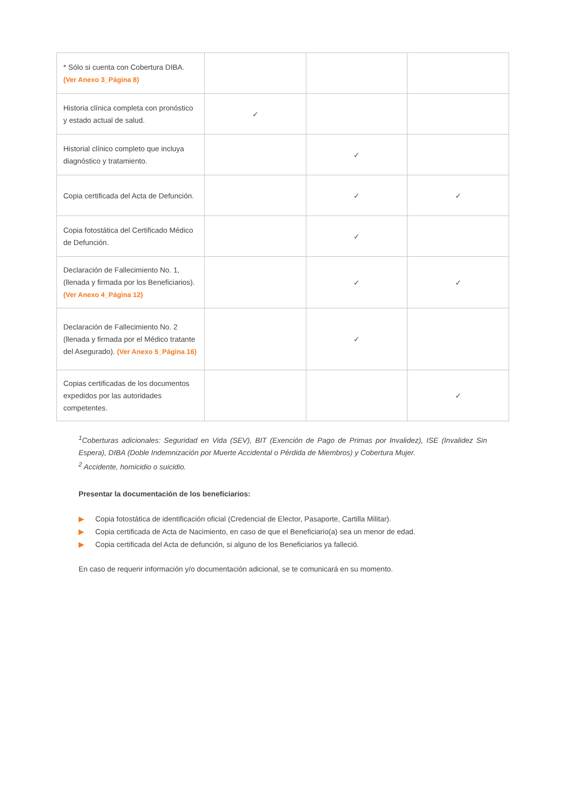| * Sólo si cuenta con Cobertura DIBA. (Ver Anexo 3_Página 8) | | | |
| Historia clínica completa con pronóstico y estado actual de salud. | ✓ | | |
| Historial clínico completo que incluya diagnóstico y tratamiento. | | ✓ | |
| Copia certificada del Acta de Defunción. | | ✓ | ✓ |
| Copia fotostática del Certificado Médico de Defunción. | | ✓ | |
| Declaración de Fallecimiento No. 1, (llenada y firmada por los Beneficiarios). (Ver Anexo 4_Página 12) | | ✓ | ✓ |
| Declaración de Fallecimiento No. 2 (llenada y firmada por el Médico tratante del Asegurado). (Ver Anexo 5_Página 16) | | ✓ | |
| Copias certificadas de los documentos expedidos por las autoridades competentes. | | | ✓ |
<sup>1</sup> Coberturas adicionales: Seguridad en Vida (SEV), BIT (Exención de Pago de Primas por Invalidez), ISE (Invalidez Sin Espera), DIBA (Doble Indemnización por Muerte Accidental o Pérdida de Miembros) y Cobertura Mujer.
<sup>2</sup> Accidente, homicidio o suicidio.
Presentar la documentación de los beneficiarios:
▶ Copia fotostática de identificación oficial (Credencial de Elector, Pasaporte, Cartilla Militar).
▶ Copia certificada de Acta de Nacimiento, en caso de que el Beneficiario(a) sea un menor de edad.
▶ Copia certificada del Acta de defunción, si alguno de los Beneficiarios ya falleció.
En caso de requerir información y/o documentación adicional, se te comunicará en su momento.